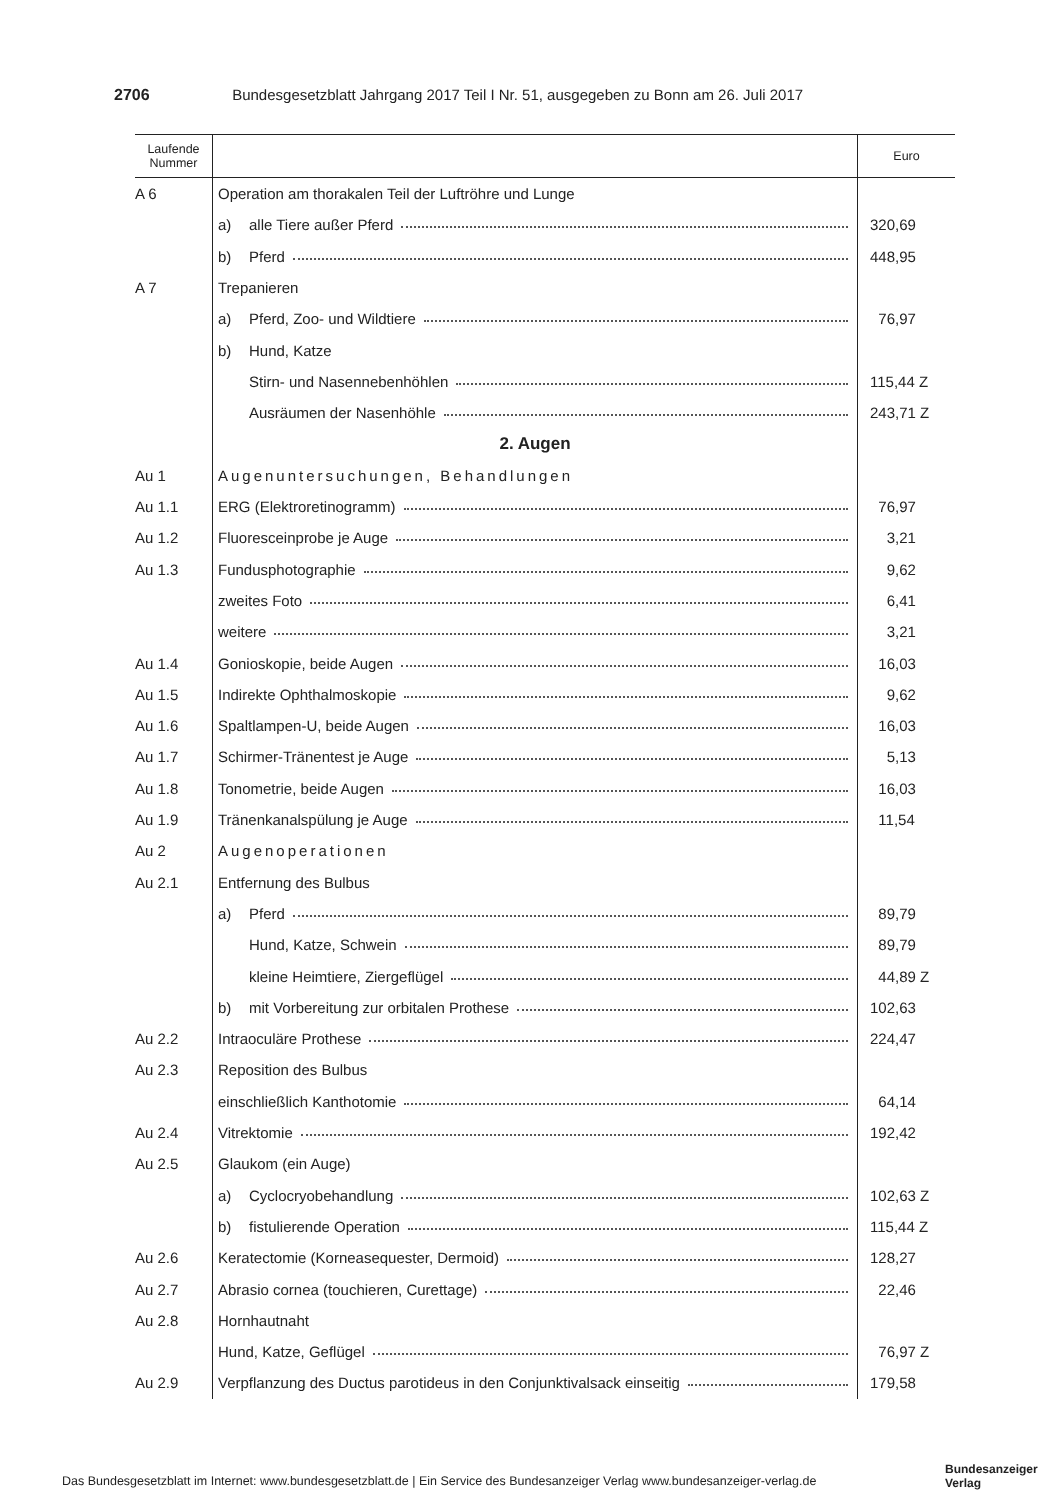2706 Bundesgesetzblatt Jahrgang 2017 Teil I Nr. 51, ausgegeben zu Bonn am 26. Juli 2017
| Laufende Nummer | | Euro |
| --- | --- | --- |
| A 6 | Operation am thorakalen Teil der Luftröhre und Lunge | |
| | a) alle Tiere außer Pferd | 320,69 |
| | b) Pferd | 448,95 |
| A 7 | Trepanieren | |
| | a) Pferd, Zoo- und Wildtiere | 76,97 |
| | b) Hund, Katze | |
| | Stirn- und Nasennebenhöhlen | 115,44 Z |
| | Ausräumen der Nasenhöhle | 243,71 Z |
| | 2. Augen | |
| Au 1 | Augenuntersuchungen, Behandlungen | |
| Au 1.1 | ERG (Elektroretinogramm) | 76,97 |
| Au 1.2 | Fluoresceinprobe je Auge | 3,21 |
| Au 1.3 | Fundusphotographie | 9,62 |
| | zweites Foto | 6,41 |
| | weitere | 3,21 |
| Au 1.4 | Gonioskopie, beide Augen | 16,03 |
| Au 1.5 | Indirekte Ophthalmoskopie | 9,62 |
| Au 1.6 | Spaltlampen-U, beide Augen | 16,03 |
| Au 1.7 | Schirmer-Tränentest je Auge | 5,13 |
| Au 1.8 | Tonometrie, beide Augen | 16,03 |
| Au 1.9 | Tränenkanalspülung je Auge | 11,54 |
| Au 2 | Augenoperationen | |
| Au 2.1 | Entfernung des Bulbus | |
| | a) Pferd | 89,79 |
| | Hund, Katze, Schwein | 89,79 |
| | kleine Heimtiere, Ziergeflügel | 44,89 Z |
| | b) mit Vorbereitung zur orbitalen Prothese | 102,63 |
| Au 2.2 | Intraoculäre Prothese | 224,47 |
| Au 2.3 | Reposition des Bulbus | |
| | einschließlich Kanthotomie | 64,14 |
| Au 2.4 | Vitrektomie | 192,42 |
| Au 2.5 | Glaukom (ein Auge) | |
| | a) Cyclocryobehandlung | 102,63 Z |
| | b) fistulierende Operation | 115,44 Z |
| Au 2.6 | Keratectomie (Korneasequester, Dermoid) | 128,27 |
| Au 2.7 | Abrasio cornea (touchieren, Curettage) | 22,46 |
| Au 2.8 | Hornhautnaht | |
| | Hund, Katze, Geflügel | 76,97 Z |
| Au 2.9 | Verpflanzung des Ductus parotideus in den Conjunktivalsack einseitig | 179,58 |
Das Bundesgesetzblatt im Internet: www.bundesgesetzblatt.de | Ein Service des Bundesanzeiger Verlag www.bundesanzeiger-verlag.de
Bundesanzeiger
Verlag